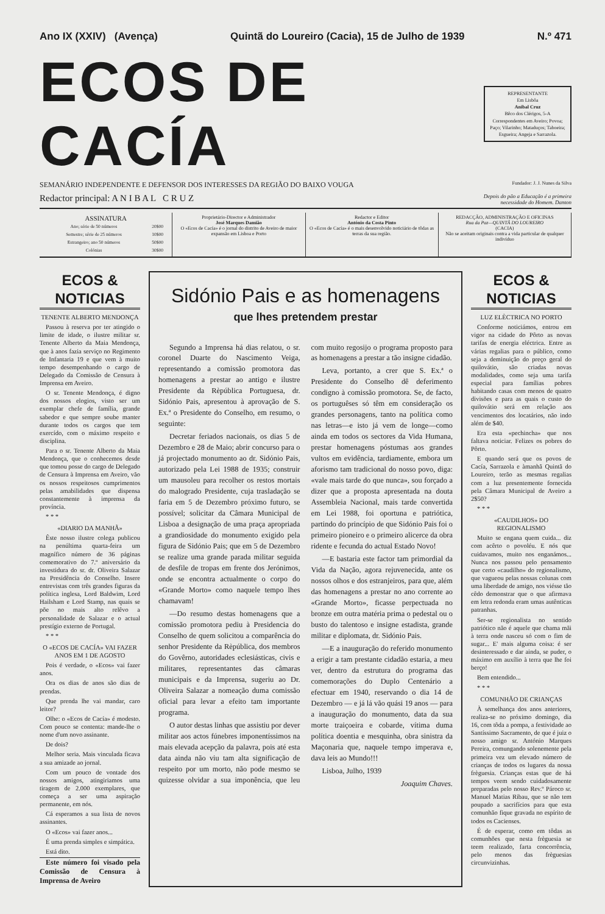Ano IX (XXIV) (Avença) Quintã do Loureiro (Cacia), 15 de Julho de 1939 N.º 471
ECOS DE CACÍA
REPRESENTANTE
Em Lisbôa
Anibal Cruz
Bêco dos Clérigos, 5-A
Correspondentes em Aveiro; Povoa; Paço; Vilarinho; Mataduços; Taboeira; Esgueira; Angeja e Sarrazola.
SEMANÁRIO INDEPENDENTE E DEFENSOR DOS INTERESSES DA REGIÃO DO BAIXO VOUGA Fundador: J. J. Nunes da Silva
Redactor principal: A N I B A L C R U Z Depois do pão a Educação é a primeira
necessidade do Homem. Danton
ASSINATURA
| Ano; série de 50 números | 20$00 |
| Semestre; série de 25 números | 10$00 |
| Estrangeiro; ano 50 números | 50$00 |
| Colónias | 30$00 |
Proprietário-Director e Administrador
José Marques Damião
O «Ecos de Cacía» é o jornal do distrito de Aveiro de maior expansão em Lisboa e Porto
Redactor e Editor
António da Costa Pinto
O «Ecos de Cacía» é o mais desenvolvido noticiário de tôdas as terras da sua região.
REDACÇÃO, ADMINISTRAÇÃO E OFICINAS
Rua da Paz—QUINTÃ DO LOUREIRO
(CACIA)
Não se aceitam originais contra a vida particular de qualquer indivíduo
ECOS & NOTICIAS
TENENTE ALBERTO MENDONÇA
Passou à reserva por ter atingido o limite de idade, o ilustre militar sr. Tenente Alberto da Maia Mendonça, que à anos fazia serviço no Regimento de Infantaria 19 e que vem à muito tempo desempenhando o cargo de Delegado da Comissão de Censura à Imprensa em Aveiro.
O sr. Tenente Mendonça, é digno dos nossos elogios, visto ser um exemplar chefe de família, grande sabedor e que sempre soube manter durante todos os cargos que tem exercído, com o máximo respeito e disciplina.
Para o sr. Tenente Alberto da Maia Mendonça, que o conhecemos desde que tomou posse do cargo de Delegado de Censura à Imprensa em Aveiro, vão os nossos respeitosos cumprimentos pelas amabilidades que dispensa constantemente à imprensa da província.
* * *
«DIARIO DA MANHÃ»
Êste nosso ilustre colega publicou na penúltima quarta-feira um magnífico número de 36 páginas comemorativo do 7.º aniversário da investidura do sr. dr. Oliveira Salazar na Presidência do Conselho. Insere entrevistas com três grandes figuras da política inglesa, Lord Baldwim, Lord Hailsham e Lord Stamp, nas quais se põe no mais alto relêvo a personalidade de Salazar e o actual prestígio externo de Portugal.
* * *
O «ECOS DE CACÍA» VAI FAZER ANOS EM 1 DE AGOSTO
Pois é verdade, o «Ecos» vai fazer anos.
Ora os dias de anos são dias de prendas.
Que prenda lhe vai mandar, caro leitor?
Olhe: o «Ecos de Cacía» é modesto. Com pouco se contenta: mande-lhe o nome d'um novo assinante.
De dois?
Melhor seria. Mais vinculada ficava a sua amizade ao jornal.
Com um pouco de vontade dos nossos amigos, atingiriamos uma tiragem de 2.000 exemplares, que começa a ser uma aspiração permanente, em nós.
Cá esperamos a sua lista de novos assinantes.
O «Ecos» vai fazer anos...
É uma prenda simples e simpática.
Está dito.
Este número foi visado pela Comissão de Censura à Imprensa de Aveiro
Sidónio Pais e as homenagens
que lhes pretendem prestar
Segundo a Imprensa há dias relatou, o sr. coronel Duarte do Nascimento Veiga, representando a comissão promotora das homenagens a prestar ao antigo e ilustre Presidente da Rèpública Portuguesa, dr. Sidónio Pais, apresentou à aprovação de S. Ex.ª o Presidente do Conselho, em resumo, o seguinte:
Decretar feriados nacionais, os dias 5 de Dezembro e 28 de Maio; abrir concurso para o já projectado monumento ao dr. Sidónio Pais, autorizado pela Lei 1988 de 1935; construir um mausoleu para recolher os restos mortais do malogrado Presidente, cuja trasladação se faria em 5 de Dezembro próximo futuro, se possível; solicitar da Câmara Municipal de Lisboa a designação de uma praça apropriada a grandiosidade do monumento exigido pela figura de Sidónio Pais; que em 5 de Dezembro se realize uma grande parada militar seguida de desfile de tropas em frente dos Jerónimos, onde se encontra actualmente o corpo do «Grande Morto» como naquele tempo lhes chamavam!
—Do resumo destas homenagens que a comissão promotora pediu à Presidencia do Conselho de quem solicitou a comparência do senhor Presidente da Rèpública, dos membros do Govêrno, autoridades eclesiásticas, civis e militares, representantes das câmaras municipais e da Imprensa, sugeriu ao Dr. Oliveira Salazar a nomeação duma comissão oficial para levar a efeito tam importante programa.
O autor destas linhas que assistiu por dever militar aos actos fúnebres imponentíssimos na mais elevada acepção da palavra, pois até esta data ainda não viu tam alta significação de respeito por um morto, não pode mesmo se quizesse olvidar a sua imponência, que leu com muito regosijo o programa proposto para as homenagens a prestar a tão insigne cidadão.
Leva, portanto, a crer que S. Ex.ª o Presidente do Conselho dê deferimento condigno à comissão promotora. Se, de facto, os portuguêses só têm em consideração os grandes personagens, tanto na política como nas letras—e isto já vem de longe—como ainda em todos os sectores da Vida Humana, prestar homenagens póstumas aos grandes vultos em evidência, tardiamente, embora um aforismo tam tradicional do nosso povo, diga: «vale mais tarde do que nunca», sou forçado a dizer que a proposta apresentada na douta Assembleia Nacional, mais tarde convertida em Lei 1988, foi oportuna e patriótica, partindo do princípio de que Sidónio Pais foi o primeiro pioneiro e o primeiro alicerce da obra ridente e fecunda do actual Estado Novo!
—E bastaria este factor tam primordial da Vida da Nação, agora rejuvenecida, ante os nossos olhos e dos estranjeiros, para que, além das homenagens a prestar no ano corrente ao «Grande Morto», ficasse perpectuada no bronze em outra matéria prima o pedestal ou o busto do talentoso e insigne estadista, grande militar e diplomata, dr. Sidónio Pais.
—E a inauguração do referido monumento a erigir a tam prestante cidadão estaria, a meu ver, dentro da estrutura do programa das comemorações do Duplo Centenário a efectuar em 1940, reservando o dia 14 de Dezembro — e já lá vão quási 19 anos — para a inauguração do monumento, data da sua morte traiçoeira e cobarde, vítima duma política doentia e mesquinha, obra sinistra da Maçonaria que, naquele tempo imperava e, dava leis ao Mundo!!!
Lisboa, Julho, 1939
Joaquim Chaves.
ECOS & NOTICIAS
LUZ ELÈCTRICA NO PORTO
Conforme noticiámos, entrou em vigor na cidade do Pôrto as novas tarifas de energia eléctrica. Entre as várias regalias para o público, como seja a deminuição do preço geral do quilovátio, são criadas novas modalidades, como seja uma tarifa especial para famílias pobres habitando casas com menos de quatro divisões e para as quais o custo do quilovátio será em relação aos vencimentos dos locatários, não indo além de $40.
Era esta «pechincha» que nos faltava noticiar. Felizes os pobres do Pôrto.
E quando será que os povos de Cacía, Sarrazola e àmanhã Quintã do Loureiro, terão as mesmas regalias com a luz presentemente fornecida pela Câmara Municipal de Aveiro a 2$50?
* * *
«CAUDILHOS» DO REGIONALISMO
Muito se engana quem cuida... diz com acêrto o povoléu. E nós que cuidavamos, muito nos enganámos... Nunca nos passou pelo pensamento que certo «caudilho» do regionalismo, que vagueou pelas nossas colunas com uma liberdade de amigo, nos viésse tão cêdo demonstrar que o que afirmava em letra redonda eram umas autênticas patranhas.
Ser-se regionalista no sentido patriótico não é aquele que chama mãi à terra onde nasceu só com o fim de sugar... E' mais alguma coisa: é ser desinteressado e dar ainda, se puder, o máximo em auxílio à terra que lhe foi berço!
Bem entendido...
* * *
COMUNHÃO DE CRIANÇAS
À semelhança dos anos anteriores, realiza-se no próximo domingo, dia 16, com tôda a pompa, a festividade ao Santíssimo Sacramento, de que é juiz o nosso amigo sr. António Marques Pereira, comungando solenemente pela primeira vez um elevado número de crianças de todos os lugares da nossa frèguesia. Crianças estas que de há tempos veem sendo cuidadosamente preparadas pelo nosso Rev.º Pároco sr. Manuel Matias Ribau, que se não tem poupado a sacrifícios para que esta comunhão fique gravada no espírito de todos os Cacienses.
É de esperar, como em tôdas as comunhões que nesta frèguesia se teem realizado, farta concorrência, pelo menos das frèguesias circunvizinhas.